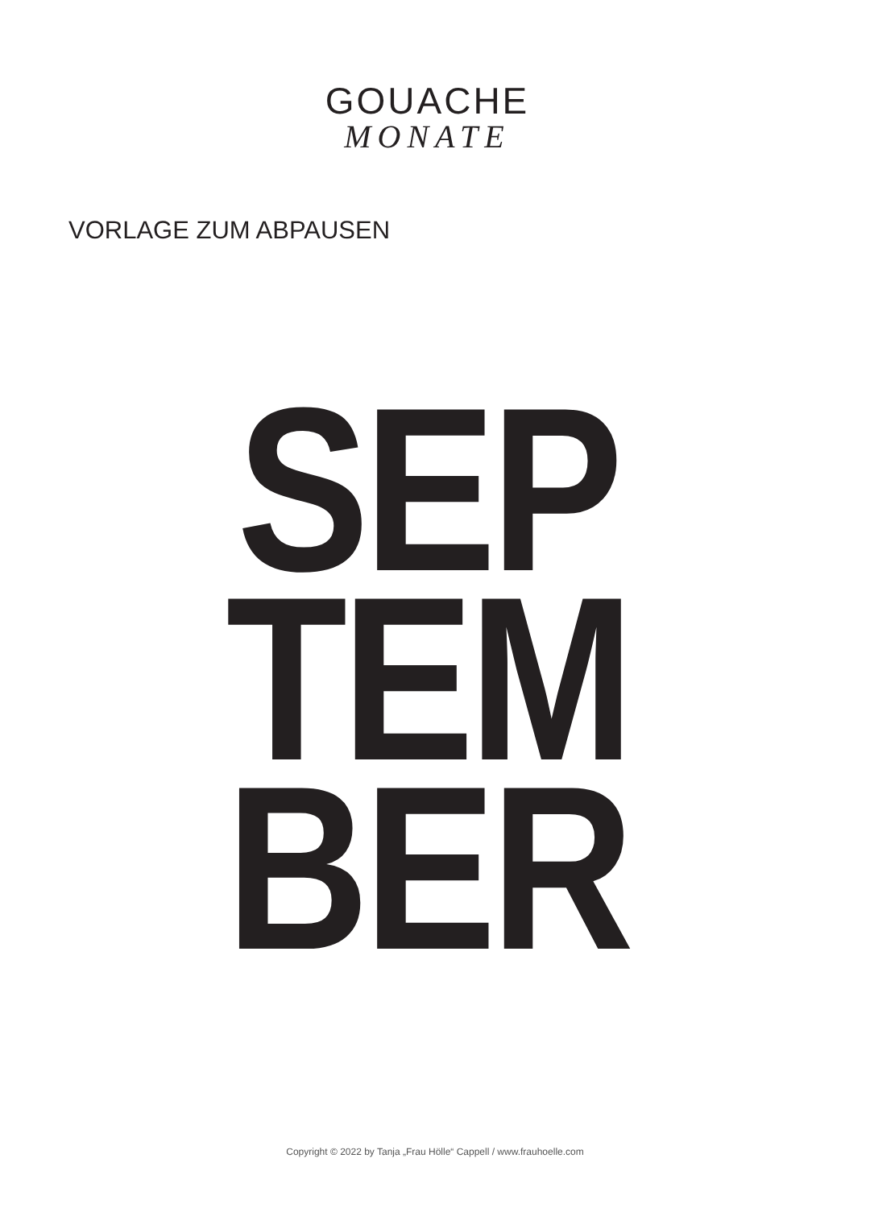GOUACHE
MONATE
VORLAGE ZUM ABPAUSEN
SEP
TEM
BER
Copyright © 2022 by Tanja „Frau Hölle“ Cappell / www.frauhoelle.com